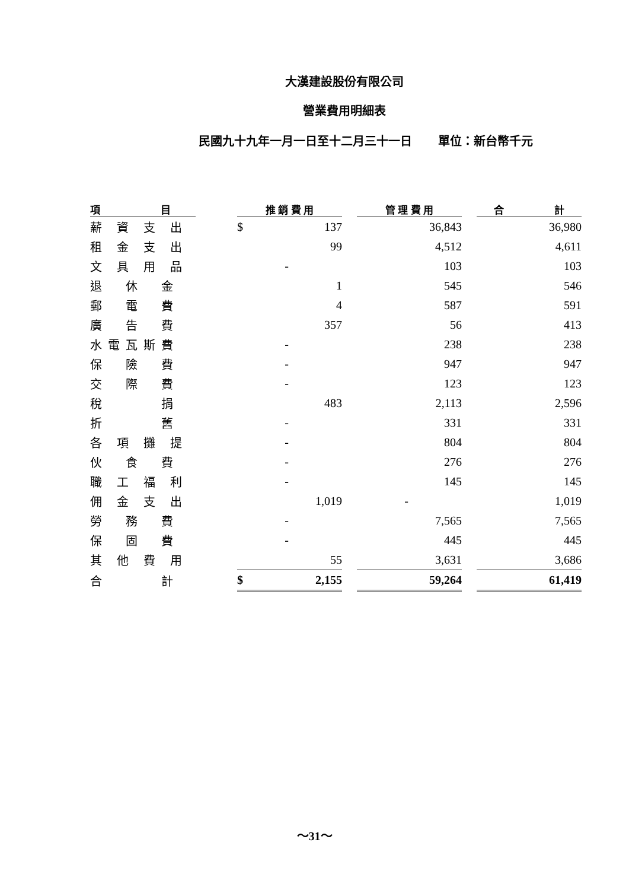大漢建設股份有限公司
營業費用明細表
民國九十九年一月一日至十二月三十一日 單位：新台幣千元
| 項 目 | | 推 銷 費 用 | | | 管 理 費 用 | | 合 計 |
| --- | --- | --- | --- | --- | --- | --- | --- |
| 薪 資 支 出 | | $ | 137 | | 36,843 | | 36,980 |
| 租 金 支 出 | | | 99 | | 4,512 | | 4,611 |
| 文 具 用 品 | | | - | | 103 | | 103 |
| 退 休 金 | | | 1 | | 545 | | 546 |
| 郵 電 費 | | | 4 | | 587 | | 591 |
| 廣 告 費 | | | 357 | | 56 | | 413 |
| 水電瓦斯費 | | | - | | 238 | | 238 |
| 保 險 費 | | | - | | 947 | | 947 |
| 交 際 費 | | | - | | 123 | | 123 |
| 稅 捐 | | | 483 | | 2,113 | | 2,596 |
| 折 舊 | | | - | | 331 | | 331 |
| 各 項 攤 提 | | | - | | 804 | | 804 |
| 伙 食 費 | | | - | | 276 | | 276 |
| 職 工 福 利 | | | - | | 145 | | 145 |
| 佣 金 支 出 | | | 1,019 | | - | | 1,019 |
| 勞 務 費 | | | - | | 7,565 | | 7,565 |
| 保 固 費 | | | - | | 445 | | 445 |
| 其 他 費 用 | | | 55 | | 3,631 | | 3,686 |
| 合 計 | | $ | 2,155 | | 59,264 | | 61,419 |
～31～